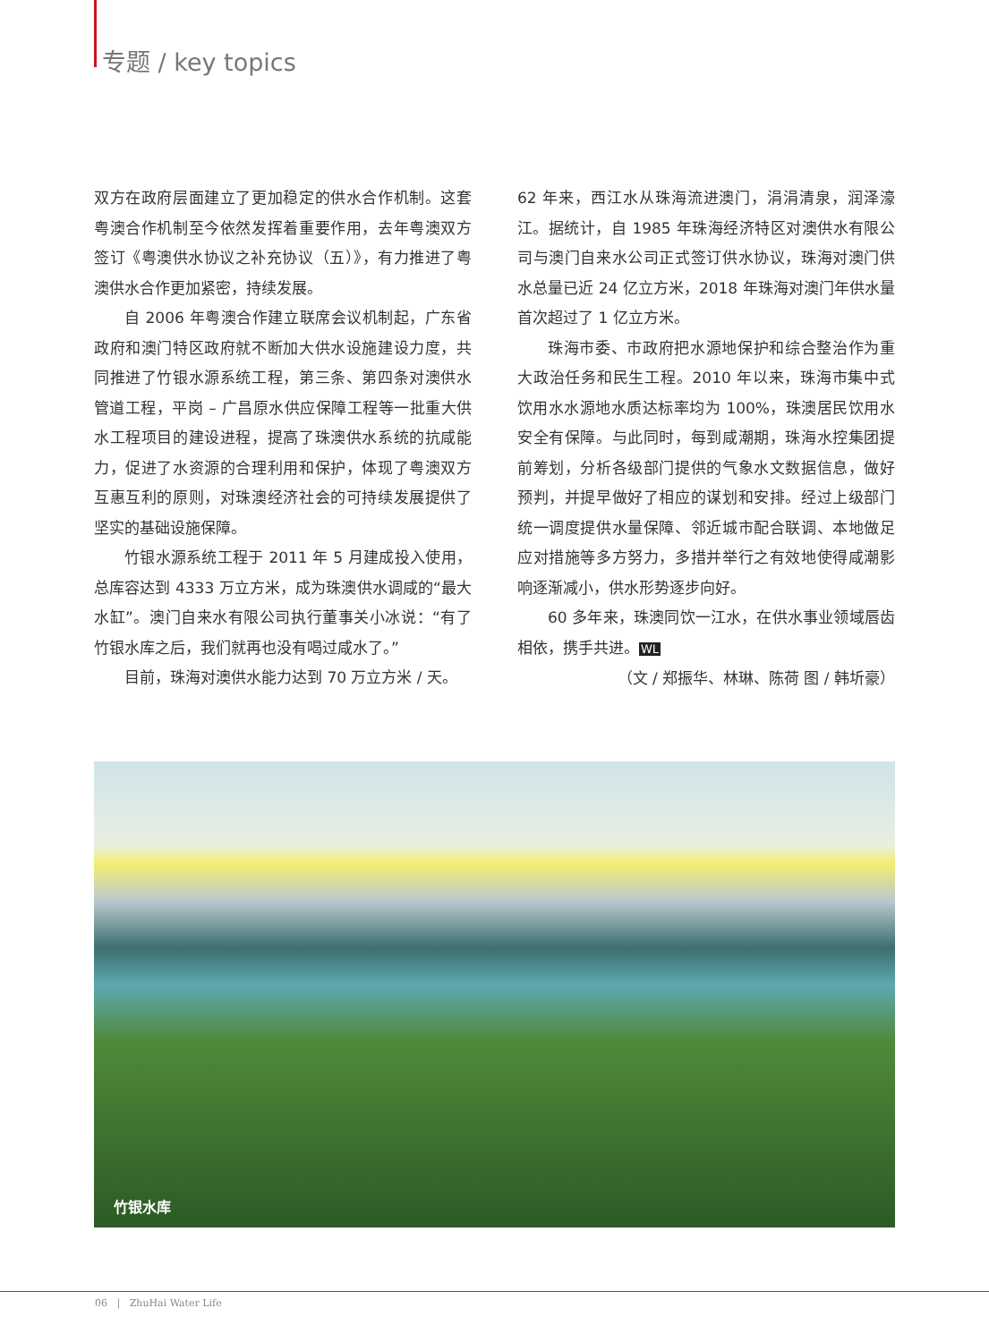专题 / key topics
双方在政府层面建立了更加稳定的供水合作机制。这套粤澳合作机制至今依然发挥着重要作用，去年粤澳双方签订《粤澳供水协议之补充协议（五）》，有力推进了粤澳供水合作更加紧密，持续发展。
自 2006 年粤澳合作建立联席会议机制起，广东省政府和澳门特区政府就不断加大供水设施建设力度，共同推进了竹银水源系统工程，第三条、第四条对澳供水管道工程，平岗 – 广昌原水供应保障工程等一批重大供水工程项目的建设进程，提高了珠澳供水系统的抗咸能力，促进了水资源的合理利用和保护，体现了粤澳双方互惠互利的原则，对珠澳经济社会的可持续发展提供了坚实的基础设施保障。
竹银水源系统工程于 2011 年 5 月建成投入使用，总库容达到 4333 万立方米，成为珠澳供水调咸的“最大水缸”。澳门自来水有限公司执行董事关小冰说：“有了竹银水库之后，我们就再也没有喝过咸水了。”
目前，珠海对澳供水能力达到 70 万立方米 / 天。
62 年来，西江水从珠海流进澳门，涓涓清泉，润泽濠江。据统计，自 1985 年珠海经济特区对澳供水有限公司与澳门自来水公司正式签订供水协议，珠海对澳门供水总量已近 24 亿立方米，2018 年珠海对澳门年供水量首次超过了 1 亿立方米。
珠海市委、市政府把水源地保护和综合整治作为重大政治任务和民生工程。2010 年以来，珠海市集中式饮用水水源地水质达标率均为 100%，珠澳居民饮用水安全有保障。与此同时，每到咸潮期，珠海水控集团提前筹划，分析各级部门提供的气象水文数据信息，做好预判，并提早做好了相应的谋划和安排。经过上级部门统一调度提供水量保障、邻近城市配合联调、本地做足应对措施等多方努力，多措并举行之有效地使得咸潮影响逐渐减小，供水形势逐步向好。
60 多年来，珠澳同饮一江水，在供水事业领域唇齿相依，携手共进。WL
（文 / 郑振华、林琳、陈荷 图 / 韩圻豪）
竹银水库
06 | ZhuHai Water Life